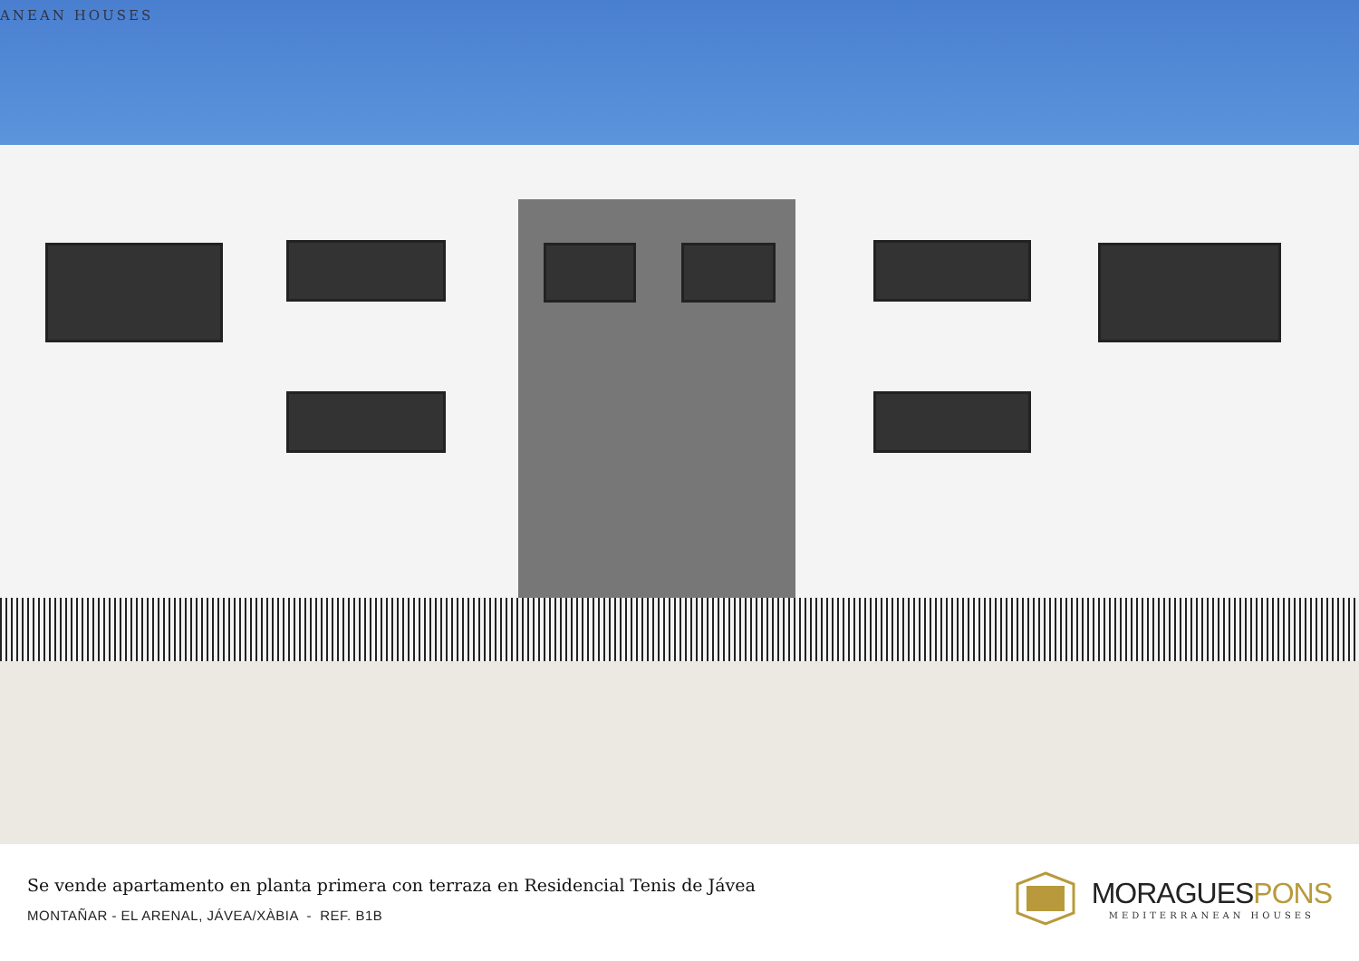ANEAN HOUSES
Se vende apartamento en planta primera con terraza en Residencial Tenis de Jávea
MONTAÑAR - EL ARENAL, JÁVEA/XÀBIA - REF. B1B
MORAGUESPONS
MEDITERRANEAN HOUSES